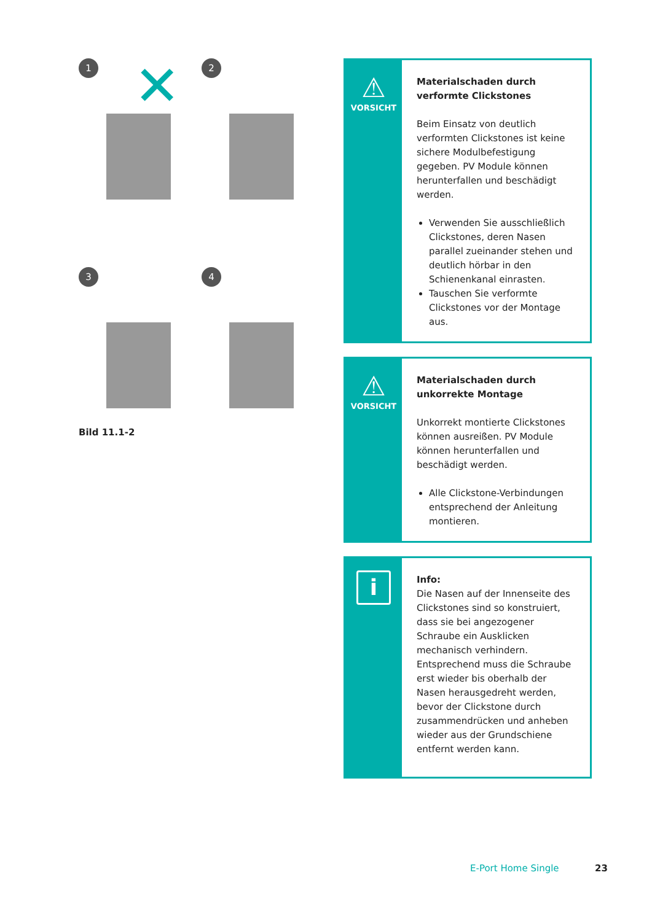1
✕
2
3
4
Bild 11.1-2
⚠
VORSICHT
Materialschaden durch verformte Clickstones
Beim Einsatz von deutlich verformten Clickstones ist keine sichere Modulbefestigung gegeben. PV Module können herunterfallen und beschädigt werden.
Verwenden Sie ausschließlich Clickstones, deren Nasen parallel zueinander stehen und deutlich hörbar in den Schienenkanal einrasten.
Tauschen Sie verformte Clickstones vor der Montage aus.
⚠
VORSICHT
Materialschaden durch unkorrekte Montage
Unkorrekt montierte Clickstones können ausreißen. PV Module können herunterfallen und beschädigt werden.
Alle Clickstone-Verbindungen entsprechend der Anleitung montieren.
i
Info:
Die Nasen auf der Innenseite des Clickstones sind so konstruiert, dass sie bei angezogener Schraube ein Ausklicken mechanisch verhindern. Entsprechend muss die Schraube erst wieder bis oberhalb der Nasen herausgedreht werden, bevor der Clickstone durch zusammendrücken und anheben wieder aus der Grundschiene entfernt werden kann.
E-Port Home Single 23